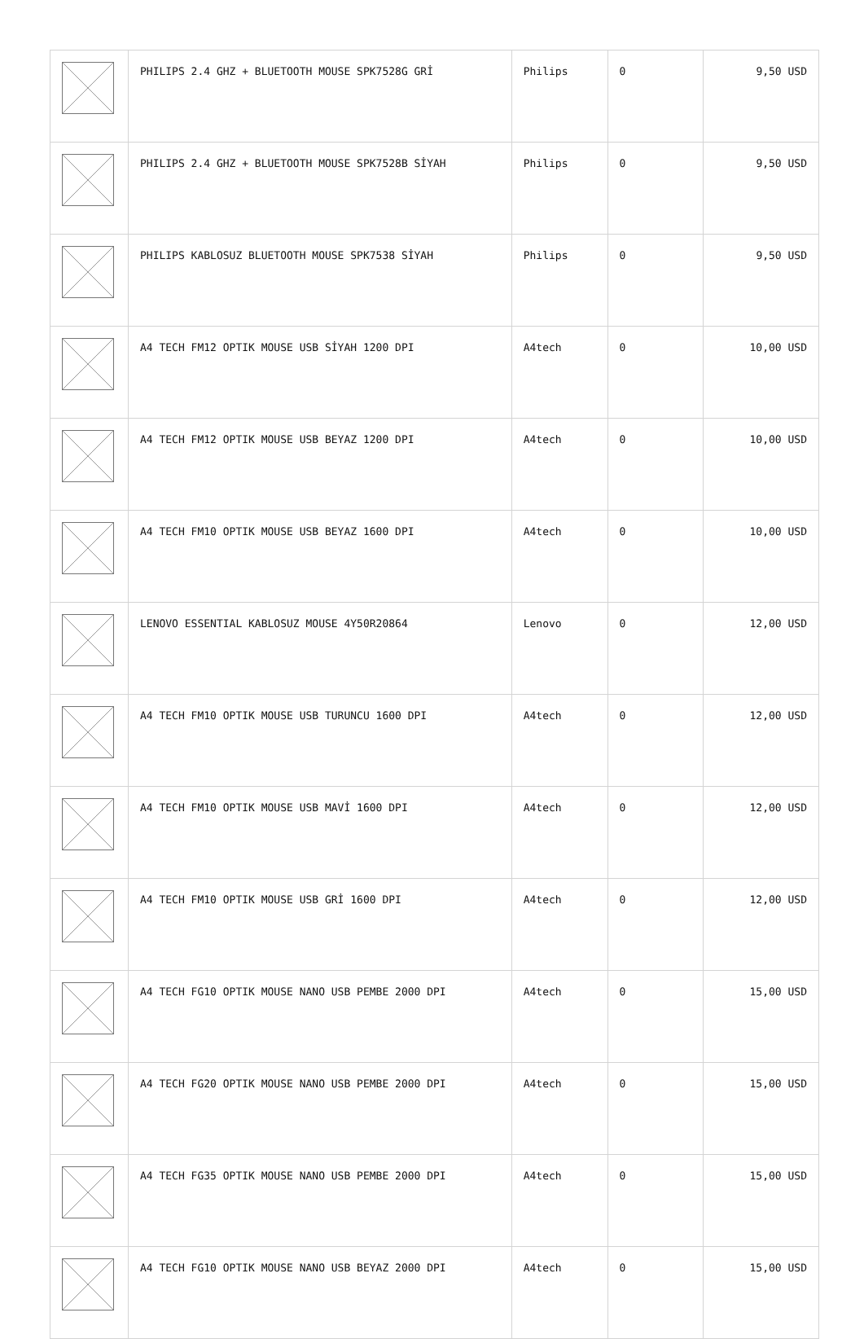| | PHILIPS 2.4 GHZ + BLUETOOTH MOUSE SPK7528G GRİ | Philips | 0 | 9,50 USD |
| | PHILIPS 2.4 GHZ + BLUETOOTH MOUSE SPK7528B SİYAH | Philips | 0 | 9,50 USD |
| | PHILIPS KABLOSUZ BLUETOOTH MOUSE SPK7538 SİYAH | Philips | 0 | 9,50 USD |
| | A4 TECH FM12 OPTIK MOUSE USB SİYAH 1200 DPI | A4tech | 0 | 10,00 USD |
| | A4 TECH FM12 OPTIK MOUSE USB BEYAZ 1200 DPI | A4tech | 0 | 10,00 USD |
| | A4 TECH FM10 OPTIK MOUSE USB BEYAZ 1600 DPI | A4tech | 0 | 10,00 USD |
| | LENOVO ESSENTIAL KABLOSUZ MOUSE 4Y50R20864 | Lenovo | 0 | 12,00 USD |
| | A4 TECH FM10 OPTIK MOUSE USB TURUNCU 1600 DPI | A4tech | 0 | 12,00 USD |
| | A4 TECH FM10 OPTIK MOUSE USB MAVİ 1600 DPI | A4tech | 0 | 12,00 USD |
| | A4 TECH FM10 OPTIK MOUSE USB GRİ 1600 DPI | A4tech | 0 | 12,00 USD |
| | A4 TECH FG10 OPTIK MOUSE NANO USB PEMBE 2000 DPI | A4tech | 0 | 15,00 USD |
| | A4 TECH FG20 OPTIK MOUSE NANO USB PEMBE 2000 DPI | A4tech | 0 | 15,00 USD |
| | A4 TECH FG35 OPTIK MOUSE NANO USB PEMBE 2000 DPI | A4tech | 0 | 15,00 USD |
| | A4 TECH FG10 OPTIK MOUSE NANO USB BEYAZ 2000 DPI | A4tech | 0 | 15,00 USD |